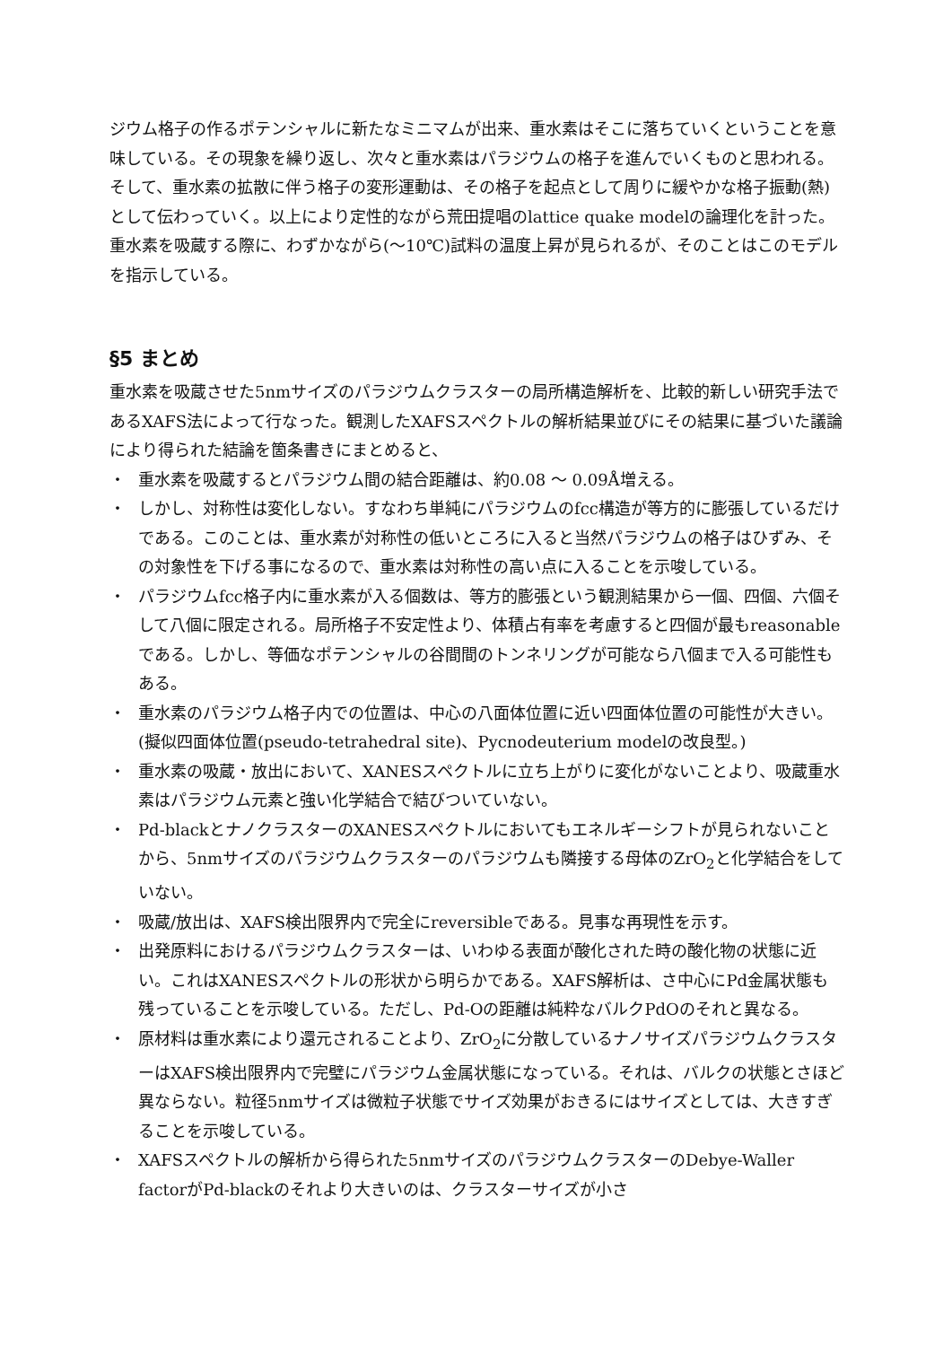ジウム格子の作るポテンシャルに新たなミニマムが出来、重水素はそこに落ちていくということを意味している。その現象を繰り返し、次々と重水素はパラジウムの格子を進んでいくものと思われる。そして、重水素の拡散に伴う格子の変形運動は、その格子を起点として周りに緩やかな格子振動(熱)として伝わっていく。以上により定性的ながら荒田提唱のlattice quake modelの論理化を計った。重水素を吸蔵する際に、わずかながら(〜10℃)試料の温度上昇が見られるが、そのことはこのモデルを指示している。
§5 まとめ
重水素を吸蔵させた5nmサイズのパラジウムクラスターの局所構造解析を、比較的新しい研究手法であるXAFS法によって行なった。観測したXAFSスペクトルの解析結果並びにその結果に基づいた議論により得られた結論を箇条書きにまとめると、
・ 重水素を吸蔵するとパラジウム間の結合距離は、約0.08 〜 0.09Å増える。
・ しかし、対称性は変化しない。すなわち単純にパラジウムのfcc構造が等方的に膨張しているだけである。このことは、重水素が対称性の低いところに入ると当然パラジウムの格子はひずみ、その対象性を下げる事になるので、重水素は対称性の高い点に入ることを示唆している。
・ パラジウムfcc格子内に重水素が入る個数は、等方的膨張という観測結果から一個、四個、六個そして八個に限定される。局所格子不安定性より、体積占有率を考慮すると四個が最もreasonableである。しかし、等価なポテンシャルの谷間間のトンネリングが可能なら八個まで入る可能性もある。
・ 重水素のパラジウム格子内での位置は、中心の八面体位置に近い四面体位置の可能性が大きい。(擬似四面体位置(pseudo-tetrahedral site)、Pycnodeuterium modelの改良型。)
・ 重水素の吸蔵・放出において、XANESスペクトルに立ち上がりに変化がないことより、吸蔵重水素はパラジウム元素と強い化学結合で結びついていない。
・ Pd-blackとナノクラスターのXANESスペクトルにおいてもエネルギーシフトが見られないことから、5nmサイズのパラジウムクラスターのパラジウムも隣接する母体のZrO<sub>2</sub>と化学結合をしていない。
・ 吸蔵/放出は、XAFS検出限界内で完全にreversibleである。見事な再現性を示す。
・ 出発原料におけるパラジウムクラスターは、いわゆる表面が酸化された時の酸化物の状態に近い。これはXANESスペクトルの形状から明らかである。XAFS解析は、さ中心にPd金属状態も残っていることを示唆している。ただし、Pd-Oの距離は純粋なバルクPdOのそれと異なる。
・ 原材料は重水素により還元されることより、ZrO<sub>2</sub>に分散しているナノサイズパラジウムクラスターはXAFS検出限界内で完璧にパラジウム金属状態になっている。それは、バルクの状態とさほど異ならない。粒径5nmサイズは微粒子状態でサイズ効果がおきるにはサイズとしては、大きすぎることを示唆している。
・ XAFSスペクトルの解析から得られた5nmサイズのパラジウムクラスターのDebye-Waller factorがPd-blackのそれより大きいのは、クラスターサイズが小さ